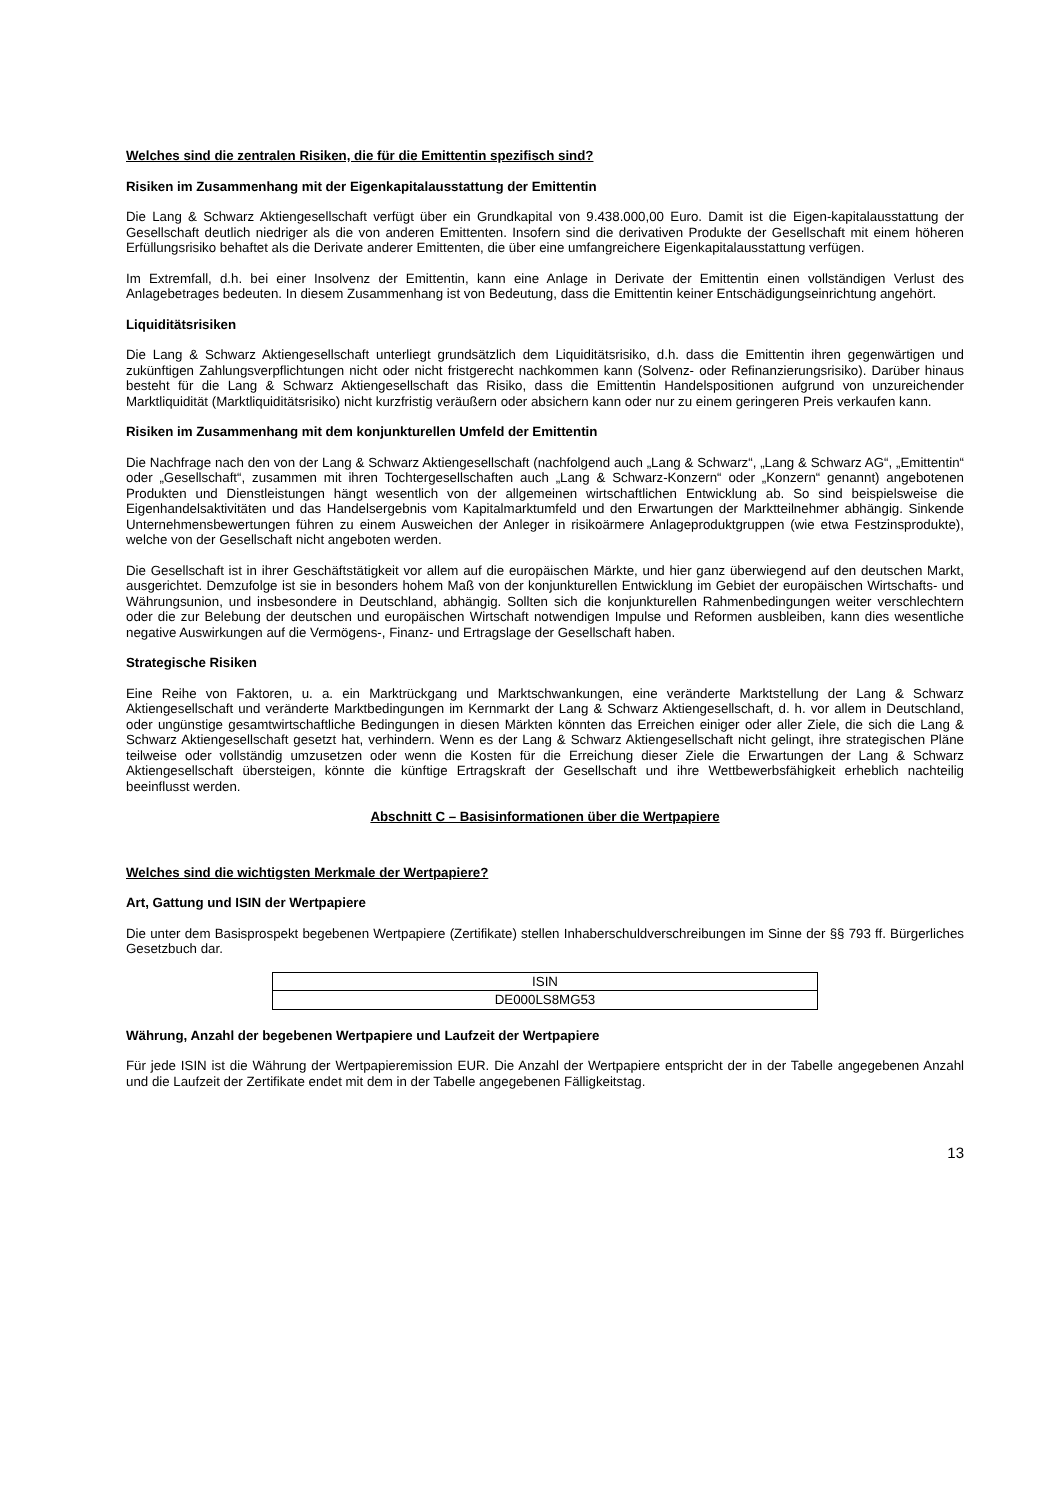Welches sind die zentralen Risiken, die für die Emittentin spezifisch sind?
Risiken im Zusammenhang mit der Eigenkapitalausstattung der Emittentin
Die Lang & Schwarz Aktiengesellschaft verfügt über ein Grundkapital von 9.438.000,00 Euro. Damit ist die Eigen-kapitalausstattung der Gesellschaft deutlich niedriger als die von anderen Emittenten. Insofern sind die derivativen Produkte der Gesellschaft mit einem höheren Erfüllungsrisiko behaftet als die Derivate anderer Emittenten, die über eine umfangreichere Eigenkapitalausstattung verfügen.
Im Extremfall, d.h. bei einer Insolvenz der Emittentin, kann eine Anlage in Derivate der Emittentin einen vollständigen Verlust des Anlagebetrages bedeuten. In diesem Zusammenhang ist von Bedeutung, dass die Emittentin keiner Entschädigungseinrichtung angehört.
Liquiditätsrisiken
Die Lang & Schwarz Aktiengesellschaft unterliegt grundsätzlich dem Liquiditätsrisiko, d.h. dass die Emittentin ihren gegenwärtigen und zukünftigen Zahlungsverpflichtungen nicht oder nicht fristgerecht nachkommen kann (Solvenz- oder Refinanzierungsrisiko). Darüber hinaus besteht für die Lang & Schwarz Aktiengesellschaft das Risiko, dass die Emittentin Handelspositionen aufgrund von unzureichender Marktliquidität (Marktliquiditätsrisiko) nicht kurzfristig veräußern oder absichern kann oder nur zu einem geringeren Preis verkaufen kann.
Risiken im Zusammenhang mit dem konjunkturellen Umfeld der Emittentin
Die Nachfrage nach den von der Lang & Schwarz Aktiengesellschaft (nachfolgend auch „Lang & Schwarz“, „Lang & Schwarz AG“, „Emittentin“ oder „Gesellschaft“, zusammen mit ihren Tochtergesellschaften auch „Lang & Schwarz-Konzern“ oder „Konzern“ genannt) angebotenen Produkten und Dienstleistungen hängt wesentlich von der allgemeinen wirtschaftlichen Entwicklung ab. So sind beispielsweise die Eigenhandelsaktivitäten und das Handelsergebnis vom Kapitalmarktumfeld und den Erwartungen der Marktteilnehmer abhängig. Sinkende Unternehmensbewertungen führen zu einem Ausweichen der Anleger in risikoärmere Anlageproduktgruppen (wie etwa Festzinsprodukte), welche von der Gesellschaft nicht angeboten werden.
Die Gesellschaft ist in ihrer Geschäftstätigkeit vor allem auf die europäischen Märkte, und hier ganz überwiegend auf den deutschen Markt, ausgerichtet. Demzufolge ist sie in besonders hohem Maß von der konjunkturellen Entwicklung im Gebiet der europäischen Wirtschafts- und Währungsunion, und insbesondere in Deutschland, abhängig. Sollten sich die konjunkturellen Rahmenbedingungen weiter verschlechtern oder die zur Belebung der deutschen und europäischen Wirtschaft notwendigen Impulse und Reformen ausbleiben, kann dies wesentliche negative Auswirkungen auf die Vermögens-, Finanz- und Ertragslage der Gesellschaft haben.
Strategische Risiken
Eine Reihe von Faktoren, u. a. ein Marktrückgang und Marktschwankungen, eine veränderte Marktstellung der Lang & Schwarz Aktiengesellschaft und veränderte Marktbedingungen im Kernmarkt der Lang & Schwarz Aktiengesellschaft, d. h. vor allem in Deutschland, oder ungünstige gesamtwirtschaftliche Bedingungen in diesen Märkten könnten das Erreichen einiger oder aller Ziele, die sich die Lang & Schwarz Aktiengesellschaft gesetzt hat, verhindern. Wenn es der Lang & Schwarz Aktiengesellschaft nicht gelingt, ihre strategischen Pläne teilweise oder vollständig umzusetzen oder wenn die Kosten für die Erreichung dieser Ziele die Erwartungen der Lang & Schwarz Aktiengesellschaft übersteigen, könnte die künftige Ertragskraft der Gesellschaft und ihre Wettbewerbsfähigkeit erheblich nachteilig beeinflusst werden.
Abschnitt C – Basisinformationen über die Wertpapiere
Welches sind die wichtigsten Merkmale der Wertpapiere?
Art, Gattung und ISIN der Wertpapiere
Die unter dem Basisprospekt begebenen Wertpapiere (Zertifikate) stellen Inhaberschuldverschreibungen im Sinne der §§ 793 ff. Bürgerliches Gesetzbuch dar.
| ISIN |
| DE000LS8MG53 |
Währung, Anzahl der begebenen Wertpapiere und Laufzeit der Wertpapiere
Für jede ISIN ist die Währung der Wertpapieremission EUR. Die Anzahl der Wertpapiere entspricht der in der Tabelle angegebenen Anzahl und die Laufzeit der Zertifikate endet mit dem in der Tabelle angegebenen Fälligkeitstag.
13